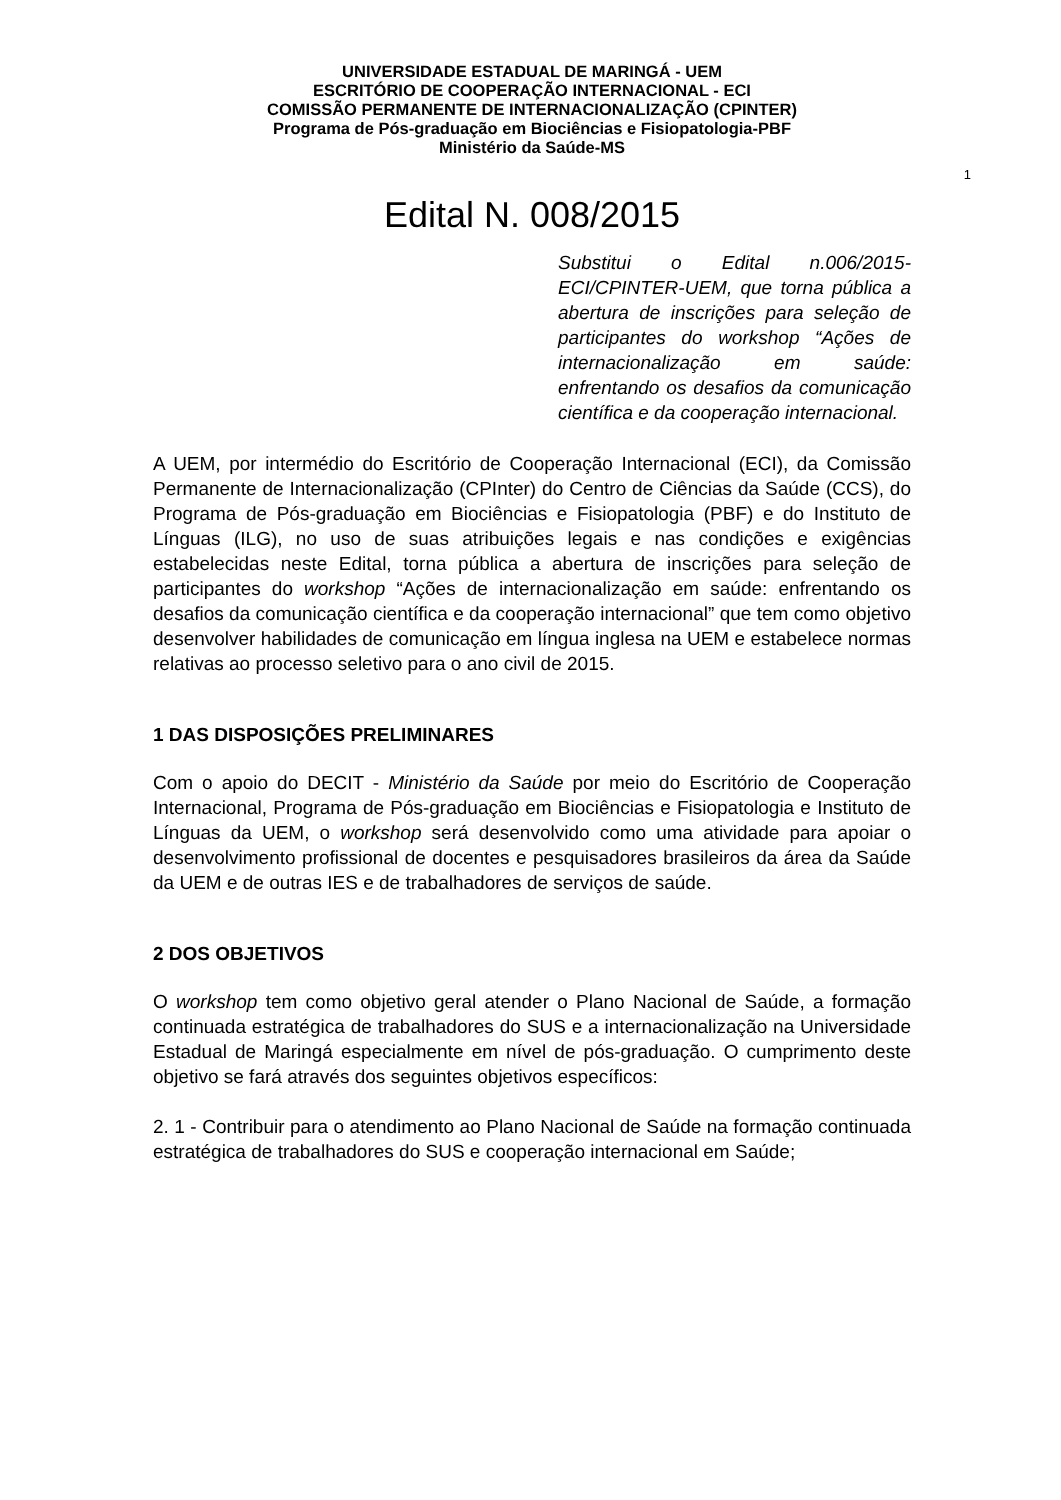UNIVERSIDADE ESTADUAL DE MARINGÁ - UEM
ESCRITÓRIO DE COOPERAÇÃO INTERNACIONAL - ECI
COMISSÃO PERMANENTE DE INTERNACIONALIZAÇÃO (CPINTER)
Programa de Pós-graduação em Biociências e Fisiopatologia-PBF
Ministério da Saúde-MS
1
Edital N. 008/2015
Substitui o Edital n.006/2015-ECI/CPINTER-UEM, que torna pública a abertura de inscrições para seleção de participantes do workshop “Ações de internacionalização em saúde: enfrentando os desafios da comunicação científica e da cooperação internacional.
A UEM, por intermédio do Escritório de Cooperação Internacional (ECI), da Comissão Permanente de Internacionalização (CPInter) do Centro de Ciências da Saúde (CCS), do Programa de Pós-graduação em Biociências e Fisiopatologia (PBF) e do Instituto de Línguas (ILG), no uso de suas atribuições legais e nas condições e exigências estabelecidas neste Edital, torna pública a abertura de inscrições para seleção de participantes do workshop “Ações de internacionalização em saúde: enfrentando os desafios da comunicação científica e da cooperação internacional” que tem como objetivo desenvolver habilidades de comunicação em língua inglesa na UEM e estabelece normas relativas ao processo seletivo para o ano civil de 2015.
1 DAS DISPOSIÇÕES PRELIMINARES
Com o apoio do DECIT - Ministério da Saúde por meio do Escritório de Cooperação Internacional, Programa de Pós-graduação em Biociências e Fisiopatologia e Instituto de Línguas da UEM, o workshop será desenvolvido como uma atividade para apoiar o desenvolvimento profissional de docentes e pesquisadores brasileiros da área da Saúde da UEM e de outras IES e de trabalhadores de serviços de saúde.
2 DOS OBJETIVOS
O workshop tem como objetivo geral atender o Plano Nacional de Saúde, a formação continuada estratégica de trabalhadores do SUS e a internacionalização na Universidade Estadual de Maringá especialmente em nível de pós-graduação. O cumprimento deste objetivo se fará através dos seguintes objetivos específicos:
2. 1 - Contribuir para o atendimento ao Plano Nacional de Saúde na formação continuada estratégica de trabalhadores do SUS e cooperação internacional em Saúde;